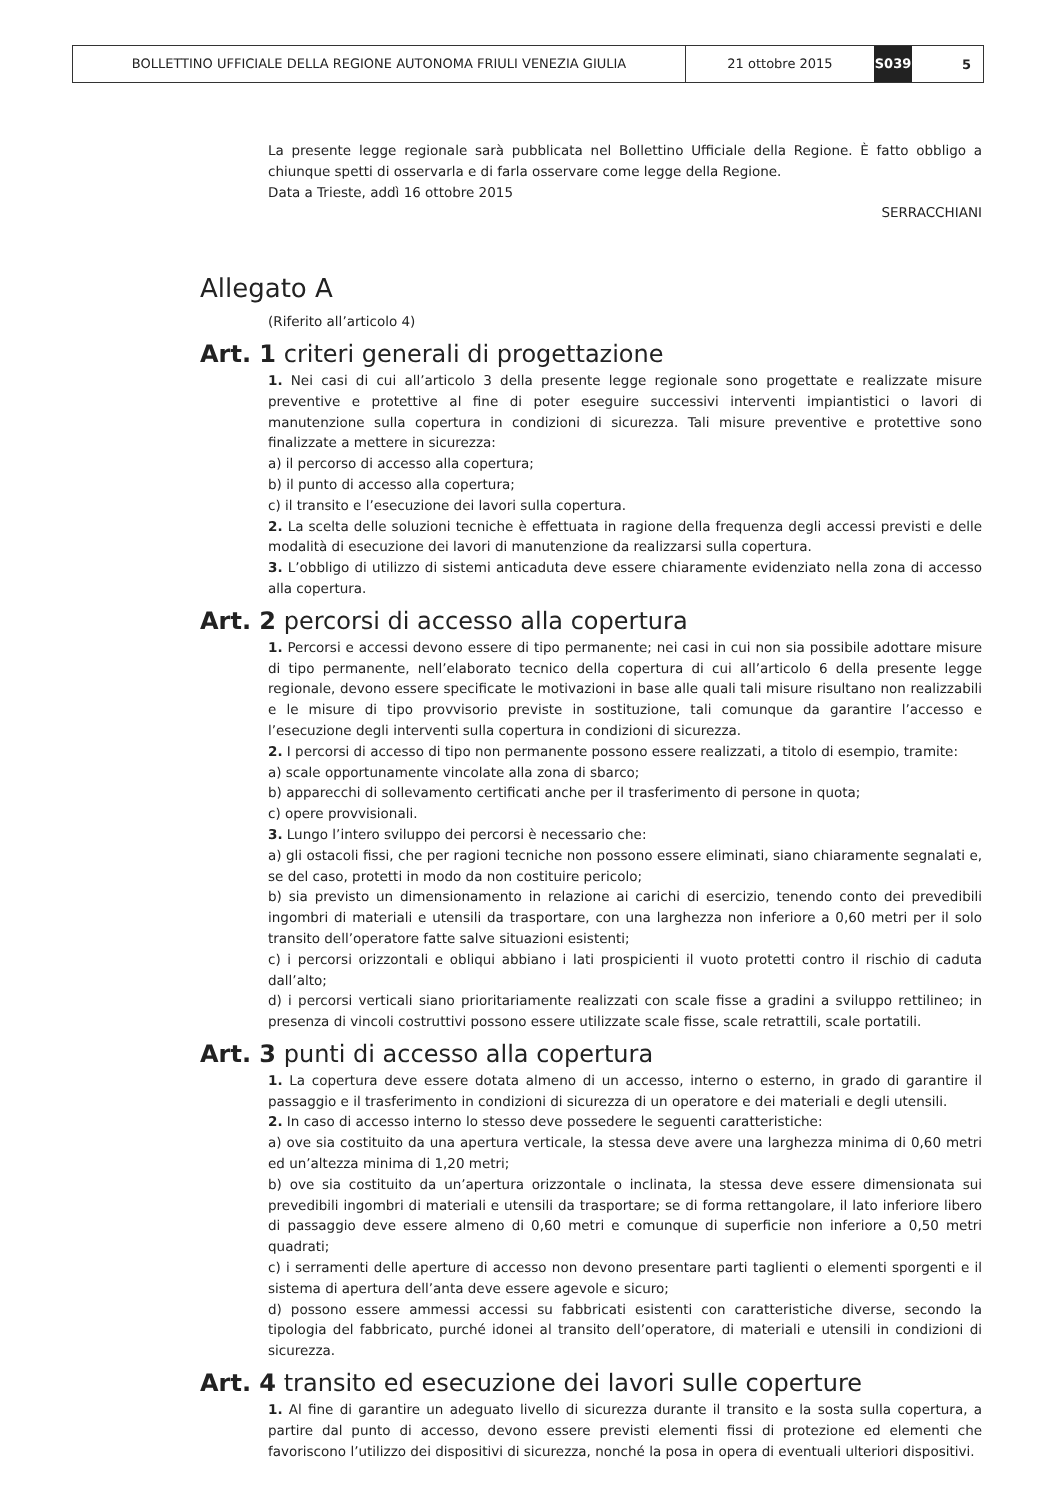BOLLETTINO UFFICIALE DELLA REGIONE AUTONOMA FRIULI VENEZIA GIULIA 21 ottobre 2015 S039
5
La presente legge regionale sarà pubblicata nel Bollettino Ufficiale della Regione. È fatto obbligo a chiunque spetti di osservarla e di farla osservare come legge della Regione.
Data a Trieste, addì 16 ottobre 2015
SERRACCHIANI
Allegato A
(Riferito all’articolo 4)
Art. 1 criteri generali di progettazione
1. Nei casi di cui all’articolo 3 della presente legge regionale sono progettate e realizzate misure preventive e protettive al fine di poter eseguire successivi interventi impiantistici o lavori di manutenzione sulla copertura in condizioni di sicurezza. Tali misure preventive e protettive sono finalizzate a mettere in sicurezza:
a) il percorso di accesso alla copertura;
b) il punto di accesso alla copertura;
c) il transito e l’esecuzione dei lavori sulla copertura.
2. La scelta delle soluzioni tecniche è effettuata in ragione della frequenza degli accessi previsti e delle modalità di esecuzione dei lavori di manutenzione da realizzarsi sulla copertura.
3. L’obbligo di utilizzo di sistemi anticaduta deve essere chiaramente evidenziato nella zona di accesso alla copertura.
Art. 2 percorsi di accesso alla copertura
1. Percorsi e accessi devono essere di tipo permanente; nei casi in cui non sia possibile adottare misure di tipo permanente, nell’elaborato tecnico della copertura di cui all’articolo 6 della presente legge regionale, devono essere specificate le motivazioni in base alle quali tali misure risultano non realizzabili e le misure di tipo provvisorio previste in sostituzione, tali comunque da garantire l’accesso e l’esecuzione degli interventi sulla copertura in condizioni di sicurezza.
2. I percorsi di accesso di tipo non permanente possono essere realizzati, a titolo di esempio, tramite:
a) scale opportunamente vincolate alla zona di sbarco;
b) apparecchi di sollevamento certificati anche per il trasferimento di persone in quota;
c) opere provvisionali.
3. Lungo l’intero sviluppo dei percorsi è necessario che:
a) gli ostacoli fissi, che per ragioni tecniche non possono essere eliminati, siano chiaramente segnalati e, se del caso, protetti in modo da non costituire pericolo;
b) sia previsto un dimensionamento in relazione ai carichi di esercizio, tenendo conto dei prevedibili ingombri di materiali e utensili da trasportare, con una larghezza non inferiore a 0,60 metri per il solo transito dell’operatore fatte salve situazioni esistenti;
c) i percorsi orizzontali e obliqui abbiano i lati prospicienti il vuoto protetti contro il rischio di caduta dall’alto;
d) i percorsi verticali siano prioritariamente realizzati con scale fisse a gradini a sviluppo rettilineo; in presenza di vincoli costruttivi possono essere utilizzate scale fisse, scale retrattili, scale portatili.
Art. 3 punti di accesso alla copertura
1. La copertura deve essere dotata almeno di un accesso, interno o esterno, in grado di garantire il passaggio e il trasferimento in condizioni di sicurezza di un operatore e dei materiali e degli utensili.
2. In caso di accesso interno lo stesso deve possedere le seguenti caratteristiche:
a) ove sia costituito da una apertura verticale, la stessa deve avere una larghezza minima di 0,60 metri ed un’altezza minima di 1,20 metri;
b) ove sia costituito da un’apertura orizzontale o inclinata, la stessa deve essere dimensionata sui prevedibili ingombri di materiali e utensili da trasportare; se di forma rettangolare, il lato inferiore libero di passaggio deve essere almeno di 0,60 metri e comunque di superficie non inferiore a 0,50 metri quadrati;
c) i serramenti delle aperture di accesso non devono presentare parti taglienti o elementi sporgenti e il sistema di apertura dell’anta deve essere agevole e sicuro;
d) possono essere ammessi accessi su fabbricati esistenti con caratteristiche diverse, secondo la tipologia del fabbricato, purché idonei al transito dell’operatore, di materiali e utensili in condizioni di sicurezza.
Art. 4 transito ed esecuzione dei lavori sulle coperture
1. Al fine di garantire un adeguato livello di sicurezza durante il transito e la sosta sulla copertura, a partire dal punto di accesso, devono essere previsti elementi fissi di protezione ed elementi che favoriscono l’utilizzo dei dispositivi di sicurezza, nonché la posa in opera di eventuali ulteriori dispositivi.